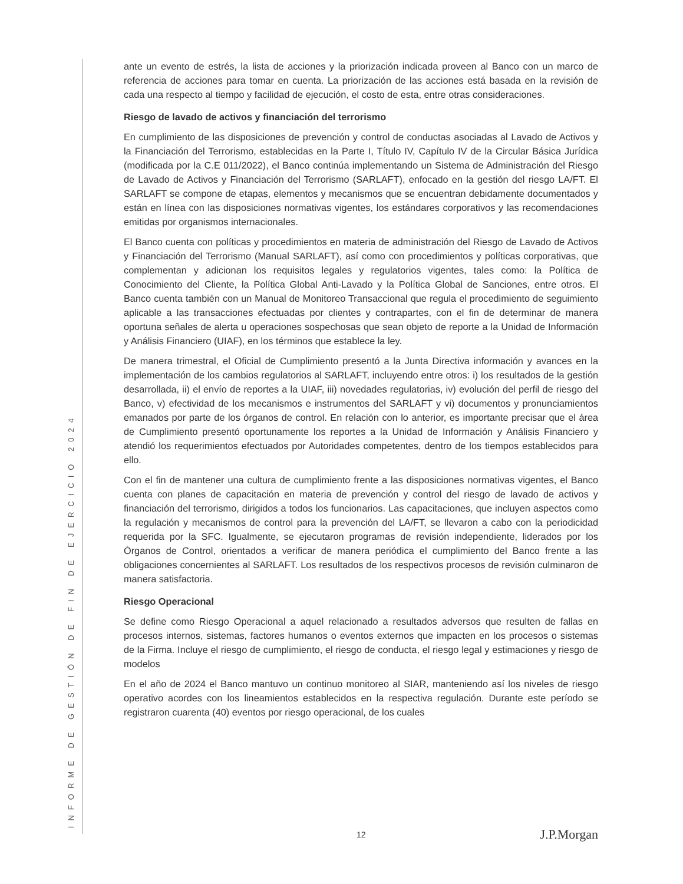INFORME DE GESTIÓN DE FIN DE EJERCICIO 2024
ante un evento de estrés, la lista de acciones y la priorización indicada proveen al Banco con un marco de referencia de acciones para tomar en cuenta. La priorización de las acciones está basada en la revisión de cada una respecto al tiempo y facilidad de ejecución, el costo de esta, entre otras consideraciones.
Riesgo de lavado de activos y financiación del terrorismo
En cumplimiento de las disposiciones de prevención y control de conductas asociadas al Lavado de Activos y la Financiación del Terrorismo, establecidas en la Parte I, Título IV, Capítulo IV de la Circular Básica Jurídica (modificada por la C.E 011/2022), el Banco continúa implementando un Sistema de Administración del Riesgo de Lavado de Activos y Financiación del Terrorismo (SARLAFT), enfocado en la gestión del riesgo LA/FT. El SARLAFT se compone de etapas, elementos y mecanismos que se encuentran debidamente documentados y están en línea con las disposiciones normativas vigentes, los estándares corporativos y las recomendaciones emitidas por organismos internacionales.
El Banco cuenta con políticas y procedimientos en materia de administración del Riesgo de Lavado de Activos y Financiación del Terrorismo (Manual SARLAFT), así como con procedimientos y políticas corporativas, que complementan y adicionan los requisitos legales y regulatorios vigentes, tales como: la Política de Conocimiento del Cliente, la Política Global Anti-Lavado y la Política Global de Sanciones, entre otros. El Banco cuenta también con un Manual de Monitoreo Transaccional que regula el procedimiento de seguimiento aplicable a las transacciones efectuadas por clientes y contrapartes, con el fin de determinar de manera oportuna señales de alerta u operaciones sospechosas que sean objeto de reporte a la Unidad de Información y Análisis Financiero (UIAF), en los términos que establece la ley.
De manera trimestral, el Oficial de Cumplimiento presentó a la Junta Directiva información y avances en la implementación de los cambios regulatorios al SARLAFT, incluyendo entre otros: i) los resultados de la gestión desarrollada, ii) el envío de reportes a la UIAF, iii) novedades regulatorias, iv) evolución del perfil de riesgo del Banco, v) efectividad de los mecanismos e instrumentos del SARLAFT y vi) documentos y pronunciamientos emanados por parte de los órganos de control. En relación con lo anterior, es importante precisar que el área de Cumplimiento presentó oportunamente los reportes a la Unidad de Información y Análisis Financiero y atendió los requerimientos efectuados por Autoridades competentes, dentro de los tiempos establecidos para ello.
Con el fin de mantener una cultura de cumplimiento frente a las disposiciones normativas vigentes, el Banco cuenta con planes de capacitación en materia de prevención y control del riesgo de lavado de activos y financiación del terrorismo, dirigidos a todos los funcionarios. Las capacitaciones, que incluyen aspectos como la regulación y mecanismos de control para la prevención del LA/FT, se llevaron a cabo con la periodicidad requerida por la SFC. Igualmente, se ejecutaron programas de revisión independiente, liderados por los Órganos de Control, orientados a verificar de manera periódica el cumplimiento del Banco frente a las obligaciones concernientes al SARLAFT. Los resultados de los respectivos procesos de revisión culminaron de manera satisfactoria.
Riesgo Operacional
Se define como Riesgo Operacional a aquel relacionado a resultados adversos que resulten de fallas en procesos internos, sistemas, factores humanos o eventos externos que impacten en los procesos o sistemas de la Firma. Incluye el riesgo de cumplimiento, el riesgo de conducta, el riesgo legal y estimaciones y riesgo de modelos
En el año de 2024 el Banco mantuvo un continuo monitoreo al SIAR, manteniendo así los niveles de riesgo operativo acordes con los lineamientos establecidos en la respectiva regulación. Durante este período se registraron cuarenta (40) eventos por riesgo operacional, de los cuales
12 J.P.Morgan